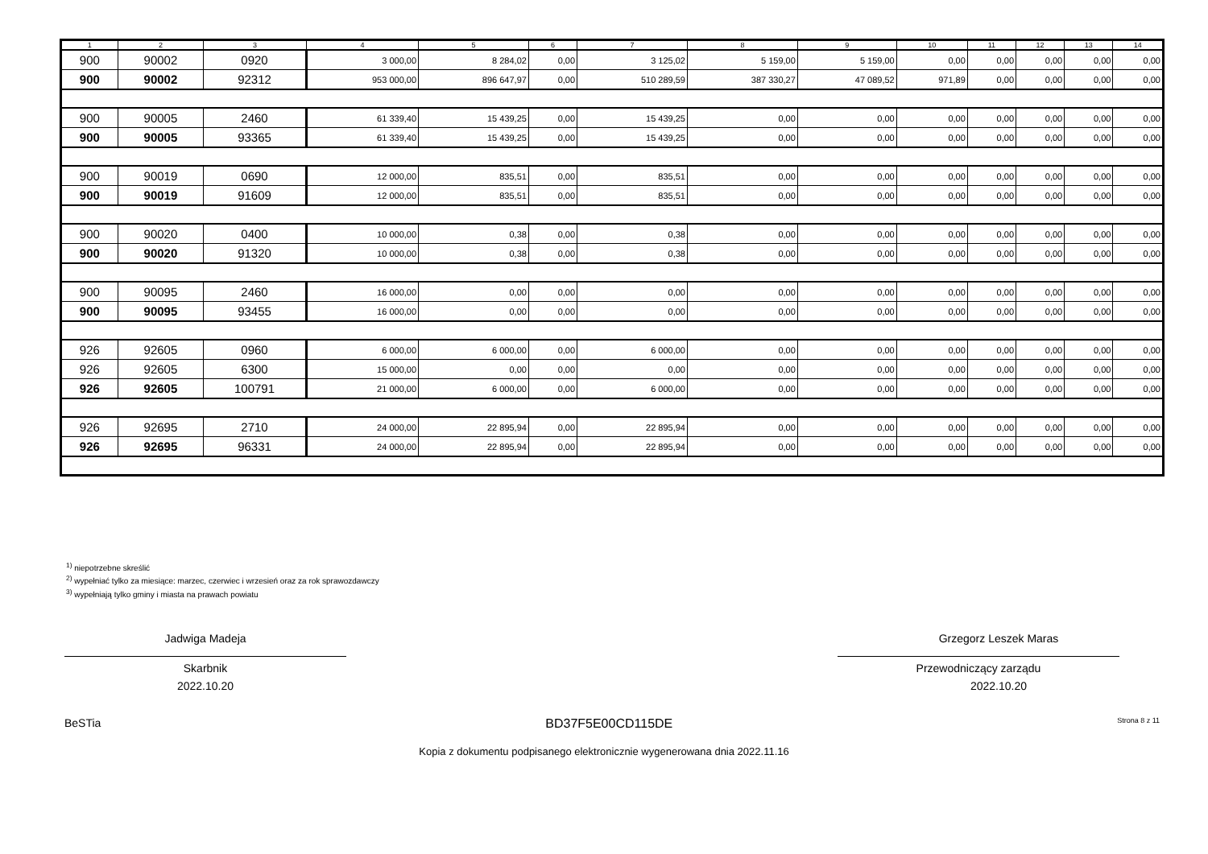| 1 | 2 | 3 | 4 | 5 | 6 | 7 | 8 | 9 | 10 | 11 | 12 | 13 | 14 |
| --- | --- | --- | --- | --- | --- | --- | --- | --- | --- | --- | --- | --- | --- |
| 900 | 90002 | 0920 | 3 000,00 | 8 284,02 | 0,00 | 3 125,02 | 5 159,00 | 5 159,00 | 0,00 | 0,00 | 0,00 | 0,00 | 0,00 |
| 900 | 90002 | 92312 | 953 000,00 | 896 647,97 | 0,00 | 510 289,59 | 387 330,27 | 47 089,52 | 971,89 | 0,00 | 0,00 | 0,00 | 0,00 |
| 900 | 90005 | 2460 | 61 339,40 | 15 439,25 | 0,00 | 15 439,25 | 0,00 | 0,00 | 0,00 | 0,00 | 0,00 | 0,00 | 0,00 |
| 900 | 90005 | 93365 | 61 339,40 | 15 439,25 | 0,00 | 15 439,25 | 0,00 | 0,00 | 0,00 | 0,00 | 0,00 | 0,00 | 0,00 |
| 900 | 90019 | 0690 | 12 000,00 | 835,51 | 0,00 | 835,51 | 0,00 | 0,00 | 0,00 | 0,00 | 0,00 | 0,00 | 0,00 |
| 900 | 90019 | 91609 | 12 000,00 | 835,51 | 0,00 | 835,51 | 0,00 | 0,00 | 0,00 | 0,00 | 0,00 | 0,00 | 0,00 |
| 900 | 90020 | 0400 | 10 000,00 | 0,38 | 0,00 | 0,38 | 0,00 | 0,00 | 0,00 | 0,00 | 0,00 | 0,00 | 0,00 |
| 900 | 90020 | 91320 | 10 000,00 | 0,38 | 0,00 | 0,38 | 0,00 | 0,00 | 0,00 | 0,00 | 0,00 | 0,00 | 0,00 |
| 900 | 90095 | 2460 | 16 000,00 | 0,00 | 0,00 | 0,00 | 0,00 | 0,00 | 0,00 | 0,00 | 0,00 | 0,00 | 0,00 |
| 900 | 90095 | 93455 | 16 000,00 | 0,00 | 0,00 | 0,00 | 0,00 | 0,00 | 0,00 | 0,00 | 0,00 | 0,00 | 0,00 |
| 926 | 92605 | 0960 | 6 000,00 | 6 000,00 | 0,00 | 6 000,00 | 0,00 | 0,00 | 0,00 | 0,00 | 0,00 | 0,00 | 0,00 |
| 926 | 92605 | 6300 | 15 000,00 | 0,00 | 0,00 | 0,00 | 0,00 | 0,00 | 0,00 | 0,00 | 0,00 | 0,00 | 0,00 |
| 926 | 92605 | 100791 | 21 000,00 | 6 000,00 | 0,00 | 6 000,00 | 0,00 | 0,00 | 0,00 | 0,00 | 0,00 | 0,00 | 0,00 |
| 926 | 92695 | 2710 | 24 000,00 | 22 895,94 | 0,00 | 22 895,94 | 0,00 | 0,00 | 0,00 | 0,00 | 0,00 | 0,00 | 0,00 |
| 926 | 92695 | 96331 | 24 000,00 | 22 895,94 | 0,00 | 22 895,94 | 0,00 | 0,00 | 0,00 | 0,00 | 0,00 | 0,00 | 0,00 |
<sup>1)</sup> niepotrzebne skreślić
<sup>2)</sup> wypełniać tylko za miesiące: marzec, czerwiec i wrzesień oraz za rok sprawozdawczy
<sup>3)</sup> wypełniają tylko gminy i miasta na prawach powiatu
Jadwiga Madeja
Skarbnik
2022.10.20
Grzegorz Leszek Maras
Przewodniczący zarządu
2022.10.20
BeSTia BD37F5E00CD115DE Strona 8 z 11
Kopia z dokumentu podpisanego elektronicznie wygenerowana dnia 2022.11.16